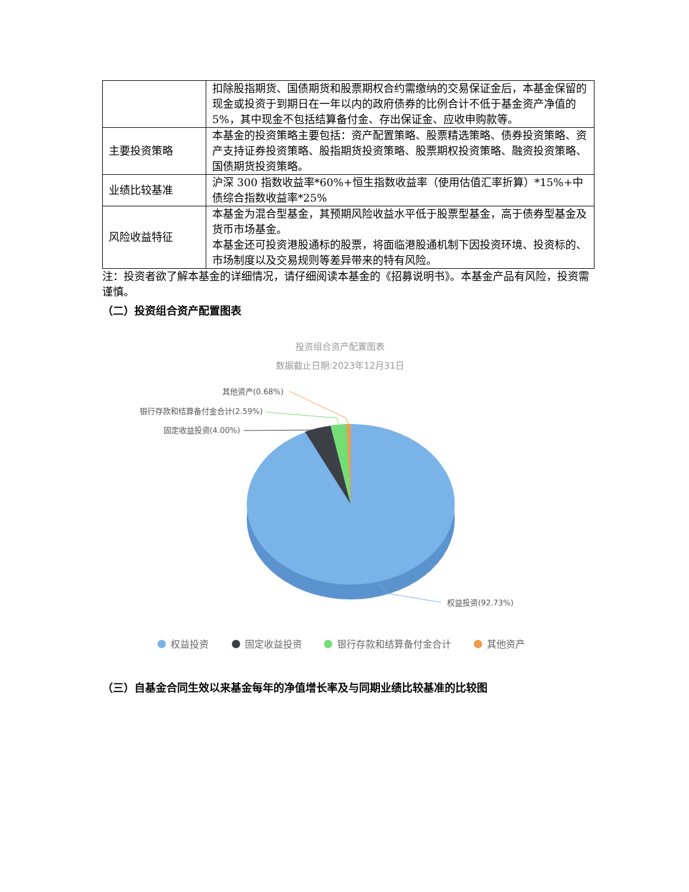| | 扣除股指期货、国债期货和股票期权合约需缴纳的交易保证金后，本基金保留的现金或投资于到期日在一年以内的政府债券的比例合计不低于基金资产净值的 5%，其中现金不包括结算备付金、存出保证金、应收申购款等。 |
| 主要投资策略 | 本基金的投资策略主要包括：资产配置策略、股票精选策略、债券投资策略、资产支持证券投资策略、股指期货投资策略、股票期权投资策略、融资投资策略、国债期货投资策略。 |
| 业绩比较基准 | 沪深 300 指数收益率*60%+恒生指数收益率（使用估值汇率折算）*15%+中债综合指数收益率*25% |
| 风险收益特征 | 本基金为混合型基金，其预期风险收益水平低于股票型基金，高于债券型基金及货币市场基金。 本基金还可投资港股通标的股票，将面临港股通机制下因投资环境、投资标的、市场制度以及交易规则等差异带来的特有风险。 |
注：投资者欲了解本基金的详细情况，请仔细阅读本基金的《招募说明书》。本基金产品有风险，投资需谨慎。
（二）投资组合资产配置图表
投资组合资产配置图表
数据截止日期:2023年12月31日
其他资产(0.68%)
银行存款和结算备付金合计(2.59%)
固定收益投资(4.00%)
权益投资(92.73%)
权益投资
固定收益投资
银行存款和结算备付金合计
其他资产
（三）自基金合同生效以来基金每年的净值增长率及与同期业绩比较基准的比较图